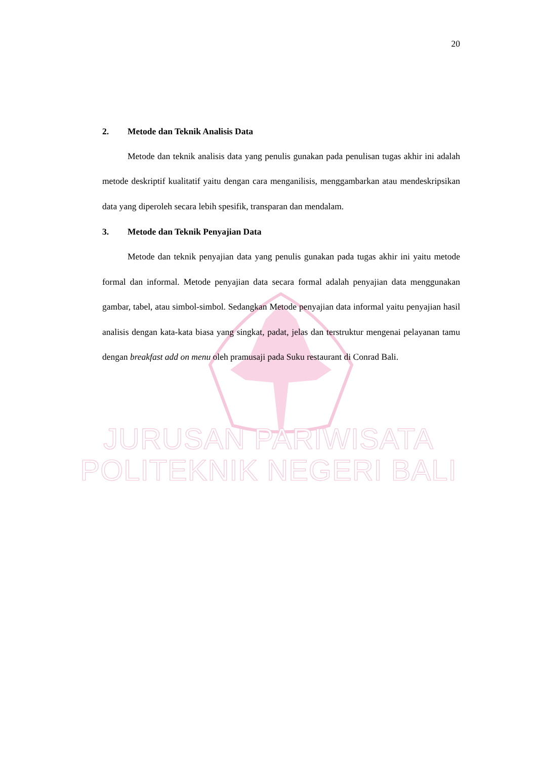20
2. Metode dan Teknik Analisis Data
Metode dan teknik analisis data yang penulis gunakan pada penulisan tugas akhir ini adalah metode deskriptif kualitatif yaitu dengan cara menganilisis, menggambarkan atau mendeskripsikan data yang diperoleh secara lebih spesifik, transparan dan mendalam.
3. Metode dan Teknik Penyajian Data
Metode dan teknik penyajian data yang penulis gunakan pada tugas akhir ini yaitu metode formal dan informal. Metode penyajian data secara formal adalah penyajian data menggunakan gambar, tabel, atau simbol-simbol. Sedangkan Metode penyajian data informal yaitu penyajian hasil analisis dengan kata-kata biasa yang singkat, padat, jelas dan terstruktur mengenai pelayanan tamu dengan breakfast add on menu oleh pramusaji pada Suku restaurant di Conrad Bali.
JURUSAN PARIWISATA
POLITEKNIK NEGERI BALI